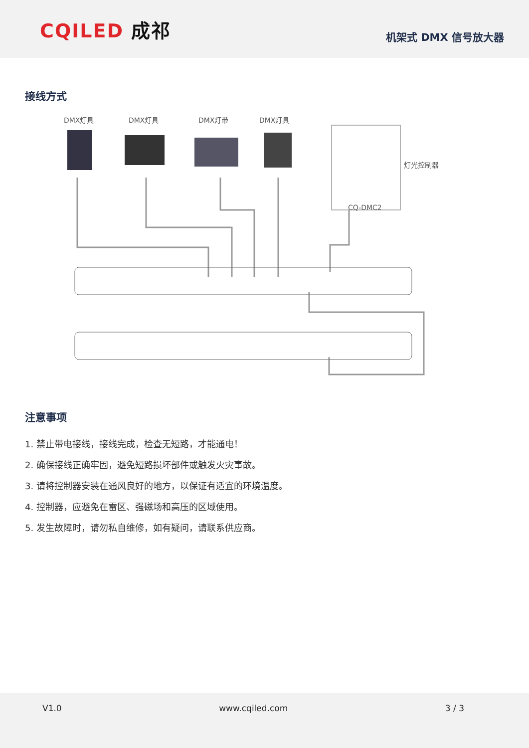CQILED 成祁
机架式 DMX 信号放大器
接线方式
DMX灯具
DMX灯具
DMX灯带
DMX灯具
灯光控制器
CQ-DMC2
注意事项
1. 禁止带电接线，接线完成，检查无短路，才能通电！
2. 确保接线正确牢固，避免短路损坏部件或触发火灾事故。
3. 请将控制器安装在通风良好的地方，以保证有适宜的环境温度。
4. 控制器，应避免在雷区、强磁场和高压的区域使用。
5. 发生故障时，请勿私自维修，如有疑问，请联系供应商。
V1.0 www.cqiled.com 3 / 3